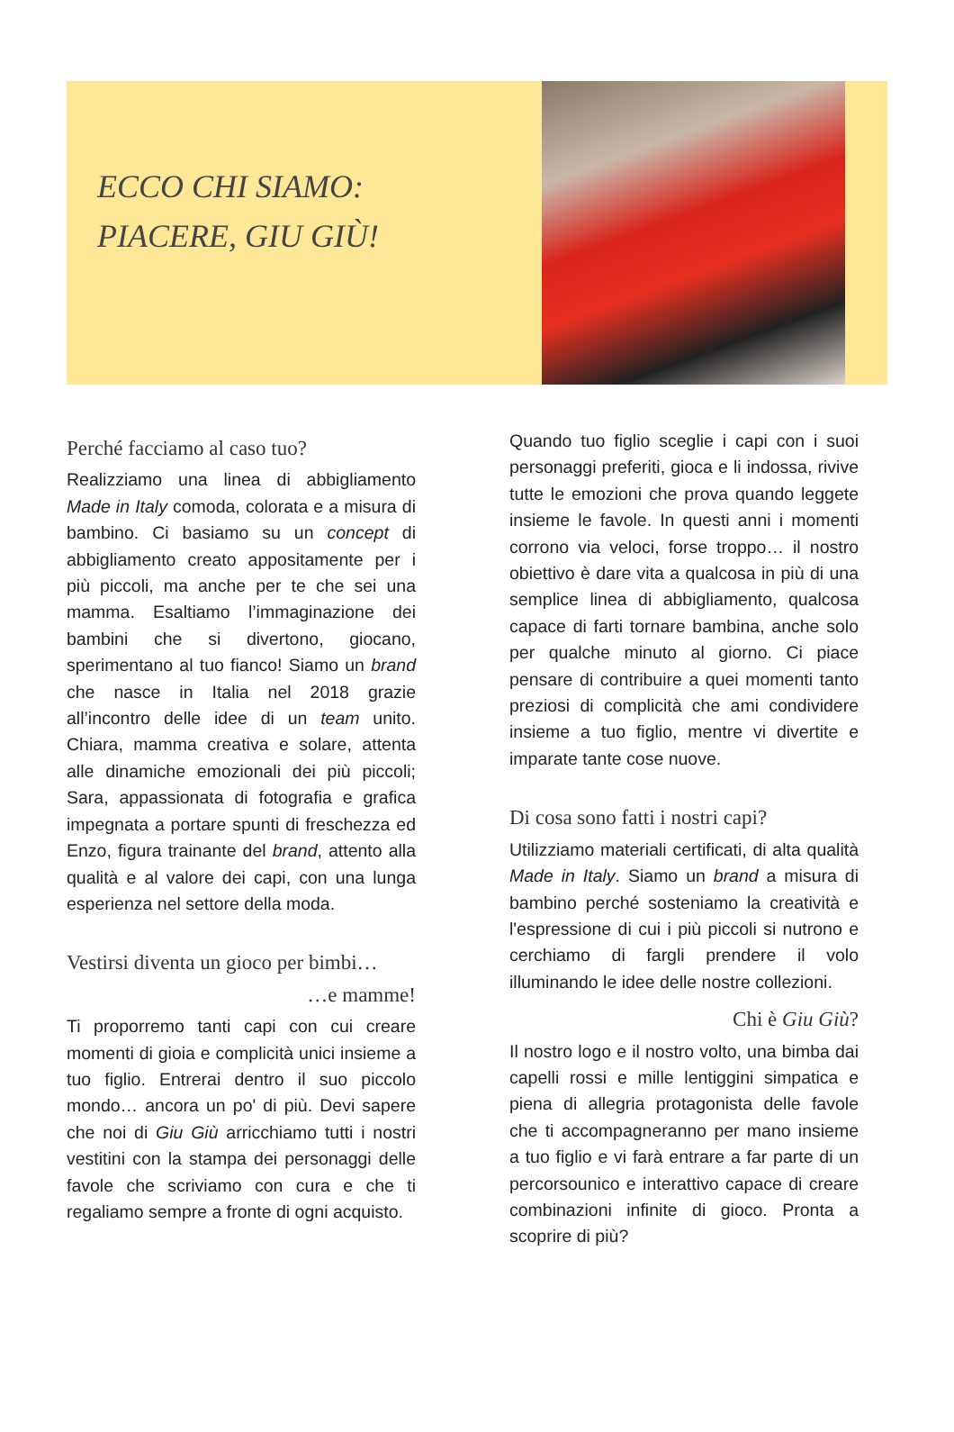ECCO CHI SIAMO:
PIACERE, GIU GIÙ!
Perché facciamo al caso tuo?
Realizziamo una linea di abbigliamento Made in Italy comoda, colorata e a misura di bambino. Ci basiamo su un concept di abbigliamento creato appositamente per i più piccoli, ma anche per te che sei una mamma. Esaltiamo l’immaginazione dei bambini che si divertono, giocano, sperimentano al tuo fianco! Siamo un brand che nasce in Italia nel 2018 grazie all’incontro delle idee di un team unito. Chiara, mamma creativa e solare, attenta alle dinamiche emozionali dei più piccoli; Sara, appassionata di fotografia e grafica impegnata a portare spunti di freschezza ed Enzo, figura trainante del brand, attento alla qualità e al valore dei capi, con una lunga esperienza nel settore della moda.
Vestirsi diventa un gioco per bimbi…
…e mamme!
Ti proporremo tanti capi con cui creare momenti di gioia e complicità unici insieme a tuo figlio. Entrerai dentro il suo piccolo mondo… ancora un po' di più. Devi sapere che noi di Giu Giù arricchiamo tutti i nostri vestitini con la stampa dei personaggi delle favole che scriviamo con cura e che ti regaliamo sempre a fronte di ogni acquisto.
Quando tuo figlio sceglie i capi con i suoi personaggi preferiti, gioca e li indossa, rivive tutte le emozioni che prova quando leggete insieme le favole. In questi anni i momenti corrono via veloci, forse troppo… il nostro obiettivo è dare vita a qualcosa in più di una semplice linea di abbigliamento, qualcosa capace di farti tornare bambina, anche solo per qualche minuto al giorno. Ci piace pensare di contribuire a quei momenti tanto preziosi di complicità che ami condividere insieme a tuo figlio, mentre vi divertite e imparate tante cose nuove.
Di cosa sono fatti i nostri capi?
Utilizziamo materiali certificati, di alta qualità Made in Italy. Siamo un brand a misura di bambino perché sosteniamo la creatività e l'espressione di cui i più piccoli si nutrono e cerchiamo di fargli prendere il volo illuminando le idee delle nostre collezioni.
Chi è Giu Giù?
Il nostro logo e il nostro volto, una bimba dai capelli rossi e mille lentiggini simpatica e piena di allegria protagonista delle favole che ti accompagneranno per mano insieme a tuo figlio e vi farà entrare a far parte di un percorsounico e interattivo capace di creare combinazioni infinite di gioco. Pronta a scoprire di più?